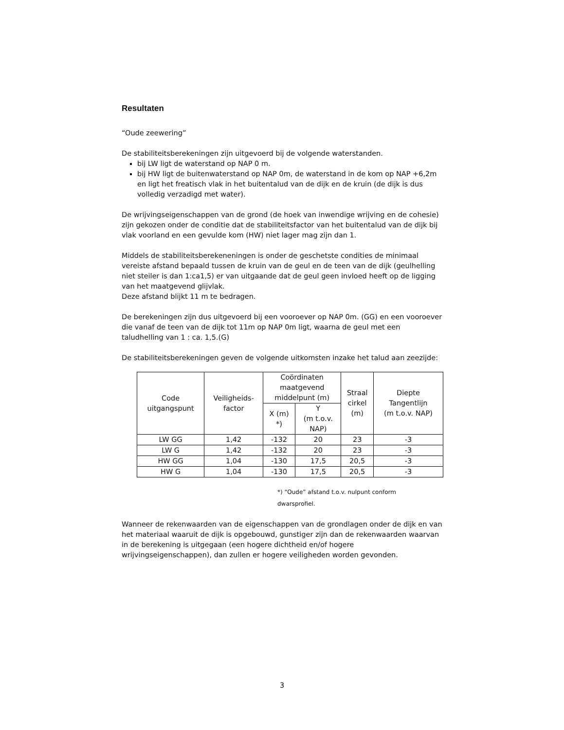Resultaten
“Oude zeewering”
De stabiliteitsberekeningen zijn uitgevoerd bij de volgende waterstanden.
bij LW ligt de waterstand op NAP 0 m.
bij HW ligt de buitenwaterstand op NAP 0m, de waterstand in de kom op NAP +6,2m en ligt het freatisch vlak in het buitentalud van de dijk en de kruin (de dijk is dus volledig verzadigd met water).
De wrijvingseigenschappen van de grond (de hoek van inwendige wrijving en de cohesie) zijn gekozen onder de conditie dat de stabiliteitsfactor van het buitentalud van de dijk bij vlak voorland en een gevulde kom (HW) niet lager mag zijn dan 1.
Middels de stabiliteitsberekeneningen is onder de geschetste condities de minimaal vereiste afstand bepaald tussen de kruin van de geul en de teen van de dijk (geulhelling niet steiler is dan 1:ca1,5) er van uitgaande dat de geul geen invloed heeft op de ligging van het maatgevend glijvlak.
Deze afstand blijkt 11 m te bedragen.
De berekeningen zijn dus uitgevoerd bij een vooroever op NAP 0m. (GG) en een vooroever die vanaf de teen van de dijk tot 11m op NAP 0m ligt, waarna de geul met een taludhelling van 1 : ca. 1,5.(G)
De stabiliteitsberekeningen geven de volgende uitkomsten inzake het talud aan zeezijde:
| Code uitgangspunt | Veiligheids- factor | Coördinaten maatgevend middelpunt (m) | | Straal cirkel (m) | Diepte Tangentlijn (m t.o.v. NAP) |
| --- | --- | --- | --- | --- | --- |
| | | X (m) *) | Y (m t.o.v. NAP) | | |
| LW GG | 1,42 | -132 | 20 | 23 | -3 |
| LW G | 1,42 | -132 | 20 | 23 | -3 |
| HW GG | 1,04 | -130 | 17,5 | 20,5 | -3 |
| HW G | 1,04 | -130 | 17,5 | 20,5 | -3 |
*) “Oude” afstand t.o.v. nulpunt conform dwarsprofiel.
Wanneer de rekenwaarden van de eigenschappen van de grondlagen onder de dijk en van het materiaal waaruit de dijk is opgebouwd, gunstiger zijn dan de rekenwaarden waarvan in de berekening is uitgegaan (een hogere dichtheid en/of hogere wrijvingseigenschappen), dan zullen er hogere veiligheden worden gevonden.
3